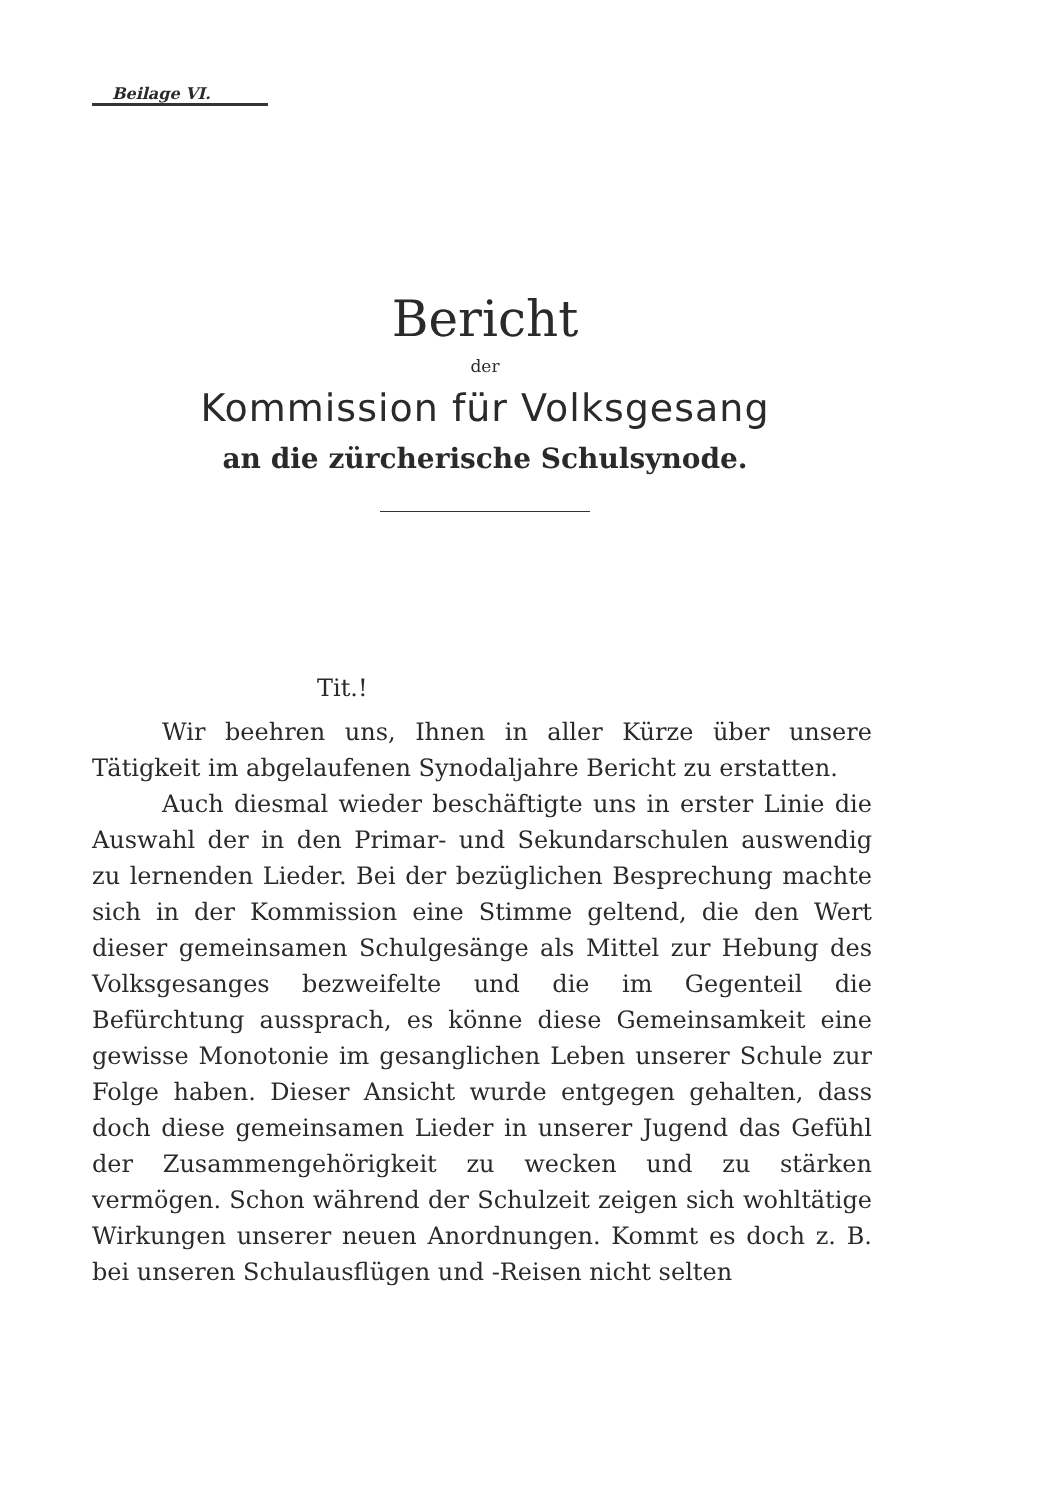Beilage VI.
Bericht
der
Kommission für Volksgesang
an die zürcherische Schulsynode.
Tit.!
Wir beehren uns, Ihnen in aller Kürze über unsere Tätigkeit im abgelaufenen Synodaljahre Bericht zu erstatten.
Auch diesmal wieder beschäftigte uns in erster Linie die Auswahl der in den Primar- und Sekundarschulen auswendig zu lernenden Lieder. Bei der bezüglichen Besprechung machte sich in der Kommission eine Stimme geltend, die den Wert dieser gemeinsamen Schulgesänge als Mittel zur Hebung des Volksgesanges bezweifelte und die im Gegenteil die Befürchtung aussprach, es könne diese Gemeinsamkeit eine gewisse Monotonie im gesanglichen Leben unserer Schule zur Folge haben. Dieser Ansicht wurde entgegen gehalten, dass doch diese gemeinsamen Lieder in unserer Jugend das Gefühl der Zusammengehörigkeit zu wecken und zu stärken vermögen. Schon während der Schulzeit zeigen sich wohltätige Wirkungen unserer neuen Anordnungen. Kommt es doch z. B. bei unseren Schulausflügen und -Reisen nicht selten